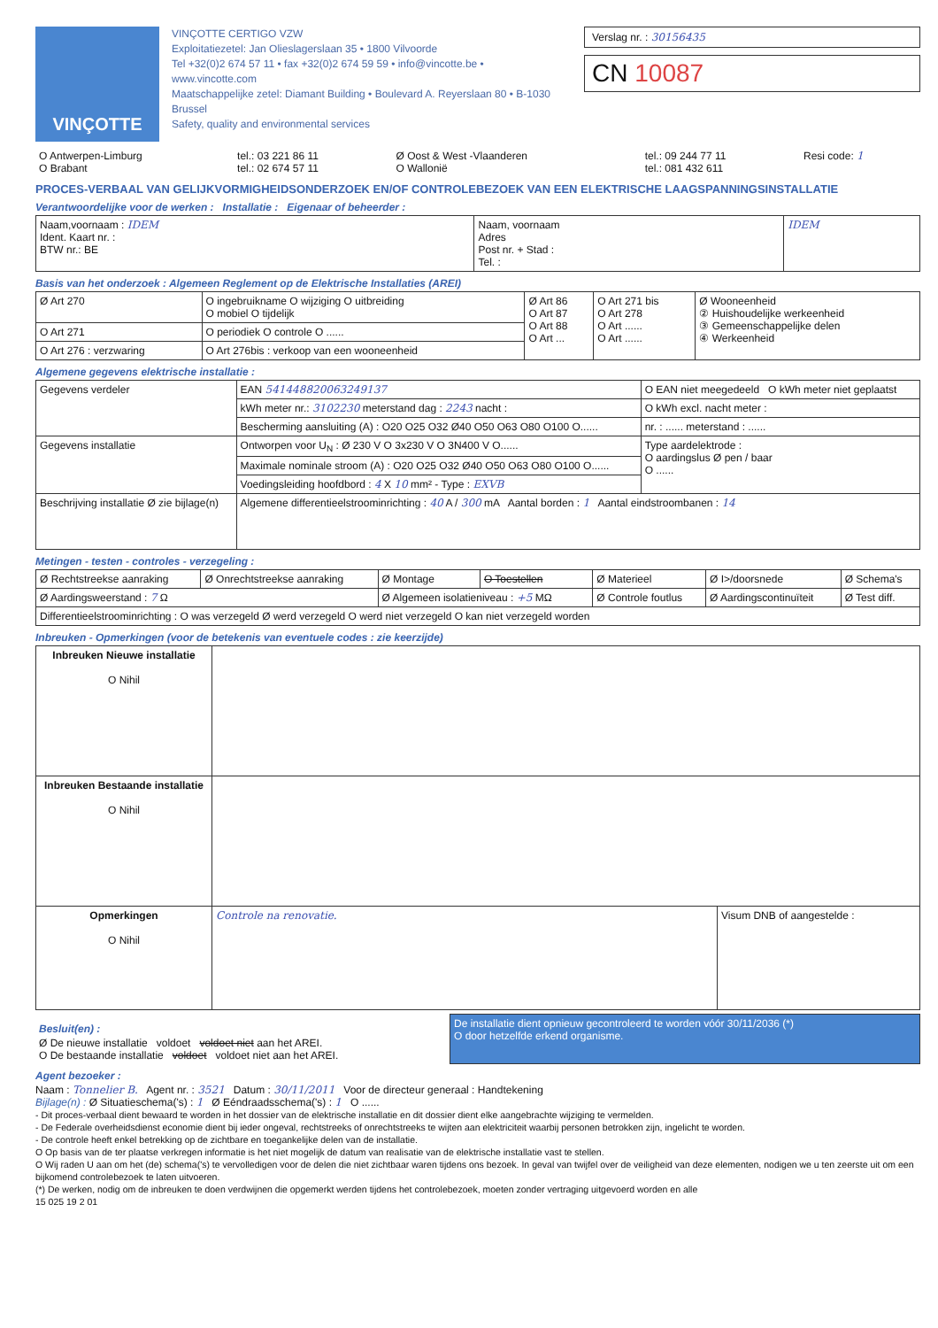VINÇOTTE
VINÇOTTE CERTIGO VZW
Exploitatiezetel: Jan Olieslagerslaan 35 • 1800 Vilvoorde
Tel +32(0)2 674 57 11 • fax +32(0)2 674 59 59 • info@vincotte.be • www.vincotte.com
Maatschappelijke zetel: Diamant Building • Boulevard A. Reyerslaan 80 • B-1030 Brussel
Safety, quality and environmental services
Verslag nr. : 30156435
CN 10087
| O Antwerpen-Limburg O Brabant | tel.: 03 221 86 11 tel.: 02 674 57 11 | Ø Oost & West -Vlaanderen O Wallonië | tel.: 09 244 77 11 tel.: 081 432 611 | Resi code: 1 |
PROCES-VERBAAL VAN GELIJKVORMIGHEIDSONDERZOEK EN/OF CONTROLEBEZOEK VAN EEN ELEKTRISCHE LAAGSPANNINGSINSTALLATIE
Verantwoordelijke voor de werken : Installatie : Eigenaar of beheerder :
| Naam,voornaam : IDEM Ident. Kaart nr. : BTW nr.: BE | Naam, voornaam Adres Post nr. + Stad : Tel. : | IDEM |
Basis van het onderzoek : Algemeen Reglement op de Elektrische Installaties (AREI)
| Ø Art 270 | O ingebruikname O wijziging O uitbreiding O mobiel O tijdelijk | Ø Art 86 O Art 87 O Art 88 O Art ... | O Art 271 bis O Art 278 O Art ...... O Art ...... | Ø Wooneenheid ② Huishoudelijke werkeenheid ③ Gemeenschappelijke delen ④ Werkeenheid |
| O Art 271 | O periodiek O controle O ...... | | | |
| O Art 276 : verzwaring | O Art 276bis : verkoop van een wooneenheid | | | |
Algemene gegevens elektrische installatie :
| Gegevens verdeler | EAN 541448820063249137 | O EAN niet meegedeeld O kWh meter niet geplaatst |
| | kWh meter nr.: 3102230 meterstand dag : 2243 nacht : | O kWh excl. nacht meter : |
| | Bescherming aansluiting (A) : O20 O25 O32 Ø40 O50 O63 O80 O100 O...... | nr. : ...... meterstand : ...... |
| Gegevens installatie | Ontworpen voor U<sub>N</sub> : Ø 230 V O 3x230 V O 3N400 V O...... | Type aardelektrode : O aardingslus Ø pen / baar O ...... |
| | Maximale nominale stroom (A) : O20 O25 O32 Ø40 O50 O63 O80 O100 O...... | |
| | Voedingsleiding hoofdbord : 4 X 10 mm² - Type : EXVB | |
| Beschrijving installatie Ø zie bijlage(n) | Algemene differentieelstroominrichting : 40 A / 300 mA Aantal borden : 1 Aantal eindstroombanen : 14 | |
Metingen - testen - controles - verzegeling :
| Ø Rechtstreekse aanraking | Ø Onrechtstreekse aanraking | Ø Montage | O Toestellen | Ø Materieel | Ø I>/doorsnede | Ø Schema's |
| Ø Aardingsweerstand : 7 Ω | | Ø Algemeen isolatieniveau : +5 MΩ | | Ø Controle foutlus | Ø Aardingscontinuïteit | Ø Test diff. |
| Differentieelstroominrichting : O was verzegeld Ø werd verzegeld O werd niet verzegeld O kan niet verzegeld worden | | | | | | |
Inbreuken - Opmerkingen (voor de betekenis van eventuele codes : zie keerzijde)
| Inbreuken Nieuwe installatie O Nihil | | |
| Inbreuken Bestaande installatie O Nihil | | |
| Opmerkingen O Nihil | Controle na renovatie. | Visum DNB of aangestelde : |
| Besluit(en) : Ø De nieuwe installatie voldoet voldoet niet aan het AREI. O De bestaande installatie voldoet voldoet niet aan het AREI. | De installatie dient opnieuw gecontroleerd te worden vóór 30/11/2036 (*) O door hetzelfde erkend organisme. |
Agent bezoeker :
Naam : Tonnelier B. Agent nr. : 3521 Datum : 30/11/2011 Voor de directeur generaal : Handtekening
Bijlage(n) : Ø Situatieschema('s) : 1 Ø Eéndraadsschema('s) : 1 O ......
- Dit proces-verbaal dient bewaard te worden in het dossier van de elektrische installatie en dit dossier dient elke aangebrachte wijziging te vermelden.
- De Federale overheidsdienst economie dient bij ieder ongeval, rechtstreeks of onrechtstreeks te wijten aan elektriciteit waarbij personen betrokken zijn, ingelicht te worden.
- De controle heeft enkel betrekking op de zichtbare en toegankelijke delen van de installatie.
O Op basis van de ter plaatse verkregen informatie is het niet mogelijk de datum van realisatie van de elektrische installatie vast te stellen.
O Wij raden U aan om het (de) schema('s) te vervolledigen voor de delen die niet zichtbaar waren tijdens ons bezoek. In geval van twijfel over de veiligheid van deze elementen, nodigen we u ten zeerste uit om een bijkomend controlebezoek te laten uitvoeren.
(*) De werken, nodig om de inbreuken te doen verdwijnen die opgemerkt werden tijdens het controlebezoek, moeten zonder vertraging uitgevoerd worden en alle
15 025 19 2 01